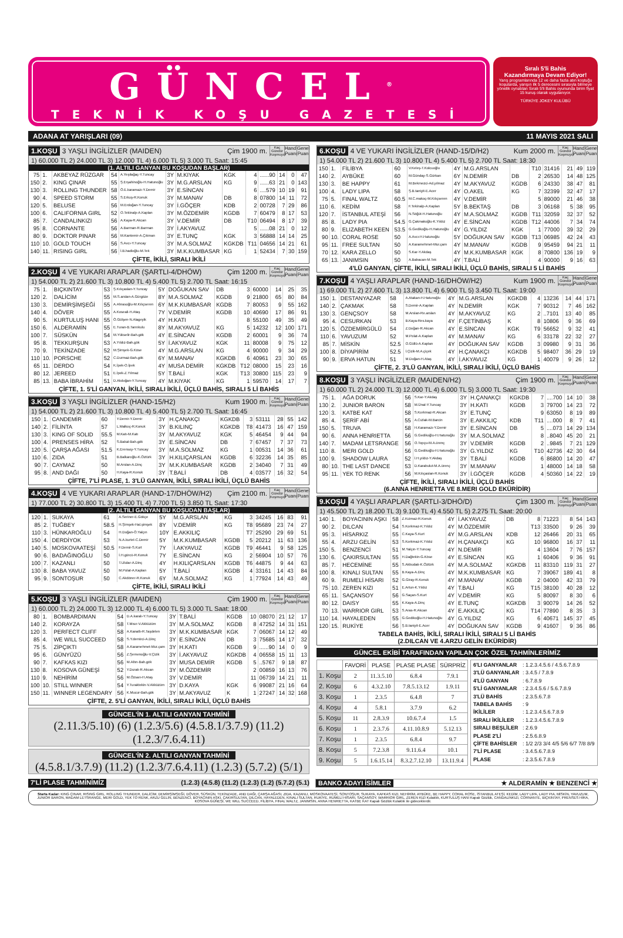GÜNCEL<sup>®</sup>
TEKNİK KOŞU GAZETESİ
Sıralı 5'li Bahis
Kazandırmaya Devam Ediyor!
Yarış programlarında 12 ve daha fazla atın koştuğu koşularda, yarışın ilk 5 derecesini sırasıyla bilmeye yönelik oynatılan Sıralı 5'li Bahis oyununda birim fiyat 15 kuruş olarak uygulanıyor.
TÜRKİYE JOKEY KULÜBÜ
ADANA AT YARIŞLARI (09) 11 MAYIS 2021 SALI
1.KOŞU 3 YAŞLI İNGİLİZLER (MAIDEN) Çim 1900 m. Kaç Gündür Koşmuyor Hand. Puanı Genel Puan
1) 60.000 TL 2) 24.000 TL 3) 12.000 TL 4) 6.000 TL 5) 3.000 TL Saat: 15:45
(1. ALTILI GANYAN BU KOŞUDAN BAŞLAR)
| 75 | 1. | AKBEYAZ RÜZGAR | 54 | A.Yeşilağaç-Y.Tuncay | 3Y | M.KIYAK | KGK | 4 | ......90 | 14 | 0 | 47 |
| 150 | 2. | KING ÇINAR | 55 | Ş.Erşahinoğlu-H.Hatunoğlu | 3Y | M.G.ARSLAN | KG | 9 | ......63 | 21 | 0 | 143 |
| 130 | 3. | ROLLING THUNDER | 58 | Ö.E.karamazı-Y.Demir | 3Y | E.SİNCAN | | 6 | ....579 | 10 | 19 | 91 |
| 90 | 4. | SPEED STORM | 55 | S.Erkuş-R.Konuk | 3Y | M.MANAV | DB | 8 | 07800 | 14 | 11 | 72 |
| 120 | 5. | BELUSE | 56 | M.Erdoğan-Y.Tuncay | 3Y | İ.GÖÇER | KDB | 2 | 00728 | 7 | 29 | 86 |
| 100 | 6. | CALIFORNIA GIRL | 52 | O.Tekinalp-A.Kaplan | 3Y | M.ÖZDEMİR | KGDB | 7 | 60479 | 8 | 17 | 53 |
| 85 | 7. | CANDALINKIZI | 56 | A.Kaya-R.Akcan | 3Y | V.DEMİR | DB | T10 | 06494 | 8 | 17 | 39 |
| 95 | 8. | CORNANTE | 56 | A.Barman-R.Barman | 3Y | İ.AKYAVUZ | | 5 | ......08 | 21 | 0 | 12 |
| 80 | 9. | DOKTOR PINAR | 56 | M.Kantemir-A.Çıkman | 3Y | E.TUNÇ | KGK | 3 | 56888 | 14 | 14 | 25 |
| 110 | 10. | GOLD TOUCH | 56 | S.Avcı-Y.Tuncay | 3Y | M.A.SOLMAZ | KGKDB | T11 | 04656 | 14 | 21 | 61 |
| 140 | 11. | RISING GIRL | 56 | İ.B.hadioğlu-M.Tek | 3Y | M.K.KUMBASAR | KG | 1 | 52434 | 7 | 30 | 159 |
ÇİFTE, İKİLİ, SIRALI İKİLİ
2.KOŞU 4 VE YUKARI ARAPLAR (ŞARTLI-4/DHÖW) Çim 1200 m. Kaç Gündür Koşmuyor Hand. Puanı Genel Puan
1) 54.000 TL 2) 21.600 TL 3) 10.800 TL 4) 5.400 TL 5) 2.700 TL Saat: 16:15
| 75 | 1. | BIÇKINTAY | 53 | Ş.Kılıçaslan-Y.Tuncay | 5Y | DOĞUKAN SAV | DB | 3 | 60000 | 14 | 25 | 35 |
| 120 | 2. | DALİCİM | 55 | M.S.arslan-A.Gürgöze | 8Y | M.A.SOLMAZ | KGDB | 9 | 21800 | 65 | 80 | 84 |
| 130 | 3. | DEMİRŞİMŞEĞİ | 55 | A.Ahrasoğlu-M.Kılıçseren | 6Y | M.K.KUMBASAR | KGDB | 7 | 80053 | 9 | 55 | 162 |
| 140 | 4. | DÖVER | 55 | A.Koseali-H.Ataş | 7Y | V.DEMİR | KGDB | 10 | 40690 | 17 | 86 | 91 |
| 90 | 5. | KURTULUŞ HANI | 55 | Ö.Gülşen-N.Alageyik | 4Y | H.KATI | | 8 | 55100 | 49 | 35 | 49 |
| 150 | 6. | ALDERAMİN | 55 | E.Turan-B.Tanrıkulu | 8Y | M.AKYAVUZ | KG | 5 | 14232 | 12 | 100 | 171 |
| 100 | 7. | SÜSKÜN | 54 | M.Yükselir-Bah.gök | 4Y | E.SİNCAN | KGDB | 2 | 60001 | 9 | 36 | 74 |
| 95 | 8. | TEKKURŞUN | 53 | A.Yıldız-Bah.gök | 5Y | İ.AKYAVUZ | KGK | 11 | 80008 | 9 | 75 | 12 |
| 70 | 9. | TEKİNZADE | 52 | M.Şimşek-G.Köse | 4Y | M.G.ARSLAN | KG | 4 | 90000 | 9 | 34 | 29 |
| 110 | 10. | PORSCHE | 52 | C.Durmaz-Bah.gök | 6Y | M.MANAV | KGKDB | 6 | 40961 | 23 | 30 | 65 |
| 65 | 11. | DERDO | 54 | K.İpek-O.İpek | 4Y | MUSA DEMİR | KGKDB | T12 | 08000 | 15 | 23 | 16 |
| 80 | 12. | JEREED | 51 | E.İpek-Z.Yılmaz | 5Y | T.BALİ | KGK | T13 | 30800 | 115 | 23 | 9 |
| 85 | 13. | BABA İBRAHİM | 51 | D.Akdoğan-Y.Tuncay | 4Y | M.KIYAK | KG | 1 | 59570 | 14 | 17 | 7 |
ÇİFTE, 1. 5'Lİ GANYAN, İKİLİ, SIRALI İKİLİ, ÜÇLÜ BAHİS, SIRALI 5 Lİ BAHİS
3.KOŞU 3 YAŞLI İNGİLİZLER (HAND-15/H2) Kum 1900 m. Kaç Gündür Koşmuyor Hand. Puanı Genel Puan
1) 54.000 TL 2) 21.600 TL 3) 10.800 TL 4) 5.400 TL 5) 2.700 TL Saat: 16:45
| 150 | 1. | CANDEMİR | 60 | Y.Demir-Y.Demir | 3Y | H.ÇANAKÇI | KGKDB | 3 | 53111 | 28 | 55 | 142 |
| 140 | 2. | FİLİNTA | 57 | L.Malkoç-R.Konuk | 3Y | B.KILINÇ | KGKDB | T8 | 41473 | 16 | 47 | 159 |
| 130 | 3. | KING OF SOLID | 55.5 | M.Katı-M.Katı | 3Y | M.AKYAVUZ | KGK | 5 | 46454 | 9 | 44 | 94 |
| 100 | 4. | PRENSES HİRA | 52 | S.Bakal-Bah.gök | 3Y | E.SİNCAN | DB | 7 | 67457 | 7 | 37 | 73 |
| 120 | 5. | ÇARŞA AĞASI | 51.5 | K.Erensoy-Y.Tuncay | 3Y | M.A.SOLMAZ | KG | 1 | 00531 | 14 | 36 | 61 |
| 110 | 6. | ZIDA | 51 | B.Balkaroğlu-K.Öztürk | 3Y | H.KILIÇARSLAN | KGDB | 6 | 32236 | 14 | 35 | 85 |
| 90 | 7. | CAYMAZ | 50 | M.Arslan-A.Dinç | 3Y | M.K.KUMBASAR | KGDB | 2 | 34040 | 7 | 31 | 49 |
| 95 | 8. | AND DAĞI | 50 | H.Kaya-R.Konuk | 3Y | T.BALİ | DB | 4 | 03577 | 16 | 32 | 54 |
ÇİFTE, 7'Lİ PLASE, 1. 3'LÜ GANYAN, İKİLİ, SIRALI İKİLİ, ÜÇLÜ BAHİS
4.KOŞU 4 VE YUKARI ARAPLAR (HAND-17/DHÖW/H2) Çim 2100 m. Kaç Gündür Koşmuyor Hand. Puanı Genel Puan
1) 77.000 TL 2) 30.800 TL 3) 15.400 TL 4) 7.700 TL 5) 3.850 TL Saat: 17:30
(2. ALTILI GANYAN BU KOŞUDAN BAŞLAR)
| 120 | 1. | SUKAYA | 61 | A.Seriner-E.Gökçe | 5Y | M.G.ARSLAN | KG | 3 | 34245 | 16 | 83 | 91 |
| 85 | 2. | TUĞBEY | 58.5 | H.Şimşek-Hal.şimşek | 8Y | V.DEMİR | KG | T8 | 95689 | 23 | 74 | 27 |
| 110 | 3. | HÜNKAROĞLU | 54 | H.Doğan-Ö.Yalçın | 10Y | E.AKKILIÇ | | T7 | 25290 | 29 | 69 | 51 |
| 150 | 4. | DERDİYOK | 53 | N.A.kurtel-C.Demir | 5Y | M.K.KUMBASAR | KGDB | 5 | 20212 | 11 | 63 | 136 |
| 140 | 5. | MOSKOVAATEŞİ | 50.5 | F.Demir-S.Kurt | 7Y | İ.AKYAVUZ | KGDB | T9 | 46441 | 9 | 58 | 125 |
| 90 | 6. | BADAĞINOĞLU | 50 | İ.H.gürcü-R.Konuk | 7Y | E.SİNCAN | KG | 2 | 56904 | 10 | 57 | 76 |
| 100 | 7. | KAZANLI | 50 | T.Ulular-A.Dinç | 4Y | H.KILIÇARSLAN | KGDB | T6 | 44875 | 9 | 44 | 63 |
| 130 | 8. | BABA YAVUZ | 50 | M.Polat-A.Kaplan | 5Y | T.BALİ | KGDB | 4 | 33161 | 14 | 43 | 84 |
| 95 | 9. | SONTOŞUR | 50 | C.Akdöner-R.Konuk | 6Y | M.A.SOLMAZ | KG | 1 | 77924 | 14 | 43 | 49 |
ÇİFTE, İKİLİ, SIRALI İKİLİ
5.KOŞU 3 YAŞLI İNGİLİZLER (MAIDEN) Çim 1900 m. Kaç Gündür Koşmuyor Hand. Puanı Genel Puan
1) 60.000 TL 2) 24.000 TL 3) 12.000 TL 4) 6.000 TL 5) 3.000 TL Saat: 18:00
| 80 | 1. | BOMBARDIMAN | 54 | D.A.karalı-Y.Tuncay | 3Y | T.BALİ | KGDB | 10 | 08070 | 21 | 12 | 17 |
| 140 | 2. | KORAYZA | 58 | T.Mısır-V.Akküzüm | 3Y | M.A.SOLMAZ | KGDB | 8 | 47252 | 14 | 31 | 151 |
| 120 | 3. | PERFECT CLIFF | 58 | A.Kanatlı-R.Taşdelen | 3Y | M.K.KUMBASAR | KGK | 7 | 06067 | 14 | 12 | 49 |
| 85 | 4. | WE WILL SUCCEED | 58 | S.Y.demirci-A.Dinç | 3Y | E.SİNCAN | DB | 3 | 75685 | 14 | 17 | 32 |
| 75 | 5. | ZİPÇIKTI | 58 | A.Karamehmet-Mur.çam | 3Y | H.KATI | KGDB | 9 | ......90 | 14 | 0 | 9 |
| 95 | 6. | GÜNYÜZÜ | 56 | Z.Şemenoğlu-V.Çizik | 3Y | İ.AKYAVUZ | KGKDB | 4 | 06558 | 15 | 11 | 13 |
| 90 | 7. | KAFKAS KIZI | 56 | M.Altın-Bah.gök | 3Y | MUSA DEMİR | KGDB | 5 | ..5767 | 9 | 18 | 87 |
| 130 | 8. | KOSOVA GÜNEŞİ | 52 | Y.Durak-R.Akcan | 3Y | M.ÖZDEMİR | | 2 | 00859 | 16 | 13 | 76 |
| 110 | 9. | NEHİRİM | 56 | M.Özsarı-H.Ataş | 3Y | V.DEMİR | | 11 | 06739 | 14 | 21 | 11 |
| 100 | 10. | STILL WINNER | 54 | Y.Turaktekin-V.Akküzüm | 3Y | D.KAYA | KGK | 6 | 99087 | 21 | 16 | 64 |
| 150 | 11. | WINNER LEGENDARY | 56 | K.Mucur-Bah.gök | 3Y | M.AKYAVUZ | K | 1 | 27247 | 14 | 32 | 168 |
ÇİFTE, 2. 5'Lİ GANYAN, İKİLİ, SIRALI İKİLİ, ÜÇLÜ BAHİS
GÜNCEL'İN 1. ALTILI GANYAN TAHMİNİ
(2.11.3/5.10) (6) (1.2.3/5.6) (4.5.8.1/3.7.9) (11.2) (1.2.3/7.6.4.11)
GÜNCEL'İN 2. ALTILI GANYAN TAHMİNİ
(4.5.8.1/3.7.9) (11.2) (1.2.3/7.6.4.11) (1.2.3) (5.7.2) (5/1)
6.KOŞU 4 VE YUKARI İNGİLİZLER (HAND-15/D/H2) Kum 2000 m. Kaç Gündür Koşmuyor Hand. Puanı Genel Puan
1) 54.000 TL 2) 21.600 TL 3) 10.800 TL 4) 5.400 TL 5) 2.700 TL Saat: 18:30
| 150 | 1. | FİLİBYA | 60 | V.Keleş-T.Kolcuoğlu | 4Y | M.G.ARSLAN | | T10 | 31416 | 21 | 49 | 119 |
| 140 | 2. | AYBÜKE | 60 | M.Günday-S.Gürkan | 6Y | N.DEMİR | DB | 2 | 26530 | 14 | 48 | 125 |
| 130 | 3. | BE HAPPY | 61 | M.Bekmezci-Ad.yılmaz | 4Y | M.AKYAVUZ | KGDB | 6 | 24330 | 38 | 47 | 81 |
| 100 | 4. | LADY LIPA | 58 | Ş.B.taniyit-E.Acer | 4Y | O.AKEL | KG | 7 | 32399 | 32 | 47 | 17 |
| 75 | 5. | FINAL WALTZ | 60.5 | M.C.makoç-M.Kılıçseren | 4Y | V.DEMİR | | 5 | 89000 | 21 | 46 | 38 |
| 110 | 6. | KEDİM | 58 | F.Tekinalp-A.Kaplan | 5Y | B.BEKTAŞ | DB | 3 | 06168 | 5 | 38 | 95 |
| 120 | 7. | İSTANBUL ATEŞİ | 56 | N.Söğüt-H.Hatunoğlu | 4Y | M.A.SOLMAZ | KGDB | T11 | 32059 | 32 | 37 | 52 |
| 85 | 8. | LADY PIA | 54.5 | G.Çakmakoğlu-K.Yıldız | 4Y | E.SİNCAN | KGDB | T12 | 44006 | 7 | 34 | 74 |
| 80 | 9. | ELIZABETH KEEN | 53.5 | G.Gedikoğlu-H.Hatunoğlu | 4Y | G.YILDIZ | KGK | 1 | 77000 | 39 | 32 | 29 |
| 90 | 10. | CORAL ROSE | 50 | A.Avcı-H.Hatunoğlu | 5Y | DOĞUKAN SAV | KGDB | T13 | 06985 | 42 | 24 | 43 |
| 95 | 11. | FREE SULTAN | 50 | A.Karamehmet-Mur.çam | 4Y | M.MANAV | KGDB | 9 | 95459 | 94 | 21 | 11 |
| 70 | 12. | KARA ZELLO | 50 | S.Kar-Y.Akdaş | 4Y | M.K.KUMBASAR | KGK | 8 | 70800 | 136 | 19 | 9 |
| 65 | 13. | JANIMSIN | 50 | A.Babacan-M.Tek | 4Y | T.BALİ | | 4 | 90000 | 9 | 16 | 63 |
4'LÜ GANYAN, ÇİFTE, İKİLİ, SIRALI İKİLİ, ÜÇLÜ BAHİS, SIRALI 5 Lİ BAHİS
7.KOŞU 4 YAŞLI ARAPLAR (HAND-16/DHÖW/H2) Kum 1900 m. Kaç Gündür Koşmuyor Hand. Puanı Genel Puan
1) 69.000 TL 2) 27.600 TL 3) 13.800 TL 4) 6.900 TL 5) 3.450 TL Saat: 19:00
| 150 | 1. | DESTANYAZAR | 58 | A.Atakan-H.Hatunoğlu | 4Y | M.G.ARSLAN | KGKDB | 4 | 13236 | 14 | 44 | 171 |
| 140 | 2. | ÇAKMAK | 58 | S.Demir-A.Kaplan | 4Y | N.DEMİR | KGK | 7 | 90312 | 7 | 46 | 162 |
| 130 | 3. | GENÇSOY | 58 | M.Arslan-Re.arslan | 4Y | M.AKYAVUZ | KG | 2 | ..7101 | 13 | 40 | 85 |
| 95 | 4. | CESURKAN | 53 | B.Kaya-Res.kaya | 4Y | F.ÇETİNBAŞ | K | 8 | 10806 | 9 | 36 | 69 |
| 120 | 5. | ÖZDEMİRGÜLÜ | 54 | Z.Doğan-R.Akcan | 4Y | E.SİNCAN | KGK | T9 | 56652 | 9 | 32 | 41 |
| 110 | 6. | YAVUZUM | 52 | M.Polat-A.Kaplan | 4Y | M.MANAV | KG | 6 | 33178 | 22 | 32 | 27 |
| 85 | 7. | MİSKİN | 52.5 | O.Güllü-A.Kaplan | 4Y | DOĞUKAN SAV | KGDB | 3 | 09980 | 9 | 31 | 36 |
| 100 | 8. | DİYAPİRİM | 52.5 | İ.Çizik-M.A.çiçek | 4Y | H.ÇANAKÇI | KGKDB | 5 | 98407 | 36 | 29 | 19 |
| 90 | 9. | ERVA HATUN | 51 | M.Doğan-H.Ataş | 4Y | İ.AKYAVUZ | KG | 1 | 40079 | 9 | 26 | 12 |
ÇİFTE, 2. 3'LÜ GANYAN, İKİLİ, SIRALI İKİLİ, ÜÇLÜ BAHİS
8.KOŞU 3 YAŞLI İNGİLİZLER (MAIDEN/H2) Çim 1900 m. Kaç Gündür Koşmuyor Hand. Puanı Genel Puan
1) 60.000 TL 2) 24.000 TL 3) 12.000 TL 4) 6.000 TL 5) 3.000 TL Saat: 19:30
| 75 | 1. | AĞA DORUK | 56 | S.Kar-Y.Akdaş | 3Y | H.ÇANAKÇI | KGKDB | 7 | ....700 | 14 | 10 | 38 |
| 130 | 2. | JUNIOR BARON | 58 | M.Ünal-Y.Tuncay | 3Y | H.KATI | KGDB | 3 | 79700 | 14 | 23 | 72 |
| 120 | 3. | KATBE KAT | 58 | S.Korkmaz-R.Akcan | 3Y | E.TUNÇ | | 9 | 63050 | 8 | 19 | 89 |
| 85 | 4. | ŞERİF ABİ | 55 | A.Cızlak-M.Barcin | 3Y | E.AKKILIÇ | KDB | T11 | ....000 | 8 | 7 | 41 |
| 150 | 5. | TRUVA | 58 | H.Karamazı-Y.Demir | 3Y | E.SİNCAN | DB | 5 | ....073 | 14 | 29 | 134 |
| 90 | 6. | ANNA HENRIETTA | 56 | G.Gedikoğlu-H.Hatunoğlu | 3Y | M.A.SOLMAZ | | 8 | ..8040 | 45 | 20 | 21 |
| 140 | 7. | MADAM LETSRANGE | 56 | O.Topçu-M.A.ürenç | 3Y | V.DEMİR | KGDB | 2 | ..9845 | 7 | 21 | 129 |
| 110 | 8. | MERI GOLD | 56 | G.Gedikoğlu-H.Hatunoğlu | 3Y | G.YILDIZ | KG | T10 | 42736 | 42 | 30 | 64 |
| 100 | 9. | SHADOW LAURA | 52 | İ.H.yıldız-Y.Akdaş | 3Y | T.BALİ | KGDB | 6 | 86800 | 14 | 20 | 47 |
| 80 | 10. | THE LAST DANCE | 53 | D.Karabulut-M.A.ürenç | 3Y | M.MANAV | | 1 | 48000 | 14 | 18 | 58 |
| 95 | 11. | YEK TO RENK | 56 | M.Kılıçaslan-R.Konuk | 3Y | İ.GÖÇER | KGDB | 4 | 50360 | 14 | 22 | 19 |
ÇİFTE, İKİLİ, SIRALI İKİLİ, ÜÇLÜ BAHİS
(6.ANNA HENRIETTA VE 8.MERI GOLD EKÜRİDİR)
9.KOŞU 4 YAŞLI ARAPLAR (ŞARTLI-3/DHÖ/D) Çim 1300 m. Kaç Gündür Koşmuyor Hand. Puanı Genel Puan
1) 45.500 TL 2) 18.200 TL 3) 9.100 TL 4) 4.550 TL 5) 2.275 TL Saat: 20:00
| 140 | 1. | BOYACININ AŞKI | 58 | Z.Kızmaz-R.Konuk | 4Y | İ.AKYAVUZ | DB | 8 | 71223 | 8 | 54 | 143 |
| 90 | 2. | DILCAN | 54 | S.Korkmaz-K.Yıldız | 4Y | M.ÖZDEMİR | | T13 | 33500 | 9 | 26 | 39 |
| 95 | 3. | HİSARKIZ | 55 | C.Kaya-S.Kurt | 4Y | M.G.ARSLAN | KDB | 12 | 26466 | 20 | 31 | 65 |
| 55 | 4. | ARZU GELİN | 53 | S.Korkmaz-K.Yıldız | 4Y | H.ÇANAKÇI | KG | 10 | 96800 | 16 | 37 | 11 |
| 150 | 5. | BENZENCİ | 51 | M.Yalçın-Y.Tuncay | 4Y | N.DEMİR | | 4 | 13604 | 7 | 76 | 157 |
| 130 | 6. | ÇAKIRSULTAN | 55 | H.Dağtekin-G.Köse | 4Y | E.SİNCAN | KG | 1 | 60406 | 9 | 36 | 91 |
| 85 | 7. | HECEMİNE | 55 | S.Akbudak-K.Öztürk | 4Y | M.A.SOLMAZ | KGKDB | 11 | 83310 | 119 | 31 | 27 |
| 100 | 8. | KINALI SULTAN | 55 | B.Kaya-A.Dinç | 4Y | M.K.KUMBASAR | KG | 7 | 39067 | 189 | 41 | 8 |
| 60 | 9. | RUMELİ HİSARI | 52 | G.Giray-R.Konuk | 4Y | M.MANAV | KGDB | 2 | 04000 | 42 | 33 | 79 |
| 75 | 10. | ZEREN KIZI | 51 | E.Artun-K.Yıldız | 4Y | T.BALİ | KG | T15 | 38100 | 40 | 28 | 12 |
| 65 | 11. | SAÇANSOY | 56 | G.Saçan-S.Kurt | 4Y | V.DEMİR | KG | 5 | 80097 | 8 | 30 | 6 |
| 80 | 12. | DAISY | 55 | K.Kaya-A.Dinç | 4Y | E.TUNÇ | KGKDB | 3 | 90079 | 14 | 26 | 52 |
| 70 | 13. | WARRIOR GIRL | 53 | S.Aras-R.Akcan | 4Y | E.AKKILIÇ | KG | T14 | 77890 | 8 | 35 | 3 |
| 110 | 14. | HAYALEDEN | 55 | G.Gedikoğlu-H.Hatunoğlu | 4Y | G.YILDIZ | KG | 6 | 40671 | 145 | 37 | 45 |
| 120 | 15. | RUKİYE | 56 | Ş.B.taniyit-E.Acer | 4Y | DOĞUKAN SAV | KGDB | 9 | 41607 | 9 | 36 | 86 |
TABELA BAHİS, İKİLİ, SIRALI İKİLİ, SIRALI 5 Lİ BAHİS
(2.DILCAN VE 4.ARZU GELİN EKÜRİDİR)
GÜNCEL EKİBİ TARAFINDAN YAPILAN ÇOK ÖZEL TAHMİNLERİMİZ
| | FAVORİ | PLASE | PLASE PLASE | SÜRPRİZ |
| --- | --- | --- | --- | --- |
| 1. Koşu | 2 | 11.3.5.10 | 6.8.4 | 7.9.1 |
| 2. Koşu | 6 | 4.3.2.10 | 7.8.5.13.12 | 1.9.11 |
| 3. Koşu | 1 | 2.3.5 | 6.4.8 | 7 |
| 4. Koşu | 4 | 5.8.1 | 3.7.9 | 6.2 |
| 5. Koşu | 11 | 2.8.3.9 | 10.6.7.4 | 1.5 |
| 6. Koşu | 1 | 2.3.7.6 | 4.11.10.8.9 | 5.12.13 |
| 7. Koşu | 1 | 2.3.5 | 6.8.4 | 9.7 |
| 8. Koşu | 5 | 7.2.3.8 | 9.11.6.4 | 10.1 |
| 9. Koşu | 5 | 1.6.15.14 | 8.3.2.7.12.10 | 13.11.9.4 |
6'LI GANYANLAR: 1.2.3.4.5.6 / 4.5.6.7.8.9
3'LÜ GANYANLAR: 3.4.5 / 7.8.9
4'LÜ GANYAN: 6.7.8.9
5'Lİ GANYANLAR: 2.3.4.5.6 / 5.6.7.8.9
3'LÜ BAHİS: 2.3.5.6.7.8
TABELA BAHİS: 9
İKİLİLER: 1.2.3.4.5.6.7.8.9
SIRALI İKİLİLER: 1.2.3.4.5.6.7.8.9
SIRALI BEŞLİLER: 2.6.9
PLASE 2'Lİ: 2.5.6.8.9
ÇİFTE BAHİSLER: 1/2 2/3 3/4 4/5 5/6 6/7 7/8 8/9
7'Lİ PLASE: 3.4.5.6.7.8.9
PLASE: 2.3.5.6.7.8.9
7'Lİ PLASE TAHMİNİMİZ (1.2.3) (4.5.8) (11.2) (1.2.3) (1.2) (5.7.2) (5.1) BANKO ADAYI İSİMLER ★ ALDERAMİN ★ BENZENCİ ★
Starta Kadar: KING ÇINAR, RISING GIRL, ROLLING THUNDER, DALİCİM, DEMİRŞİMŞEĞİ, DÖVER, SÜSKÜN, TEKİNZADE, AND DAĞI, ÇARŞA AĞASI, ZIDA, KAZANLI, MOSKOVAATEŞİ, SONTOŞUR, SUKAYA, KAFKAS KIZI, NEHİRİM, AYBÜKE, BE HAPPY, CORAL ROSE, İSTANBUL ATEŞİ, KEDİM, LADY LIPA, LADY PIA, MİSKİN, YAVUZUM, JUNIOR BARON, MADAM LETSRANGE, MERI GOLD, YEK TO RENK, ARZU GELİN, BENZENCİ, BOYACININ AŞKI, ÇAKIRSULTAN, DILCAN, HAYALEDEN, KINALI SULTAN, RUKİYE, RUMELİ HİSARI, SAÇANSOY, WARRIOR GIRL, ZEREN KIZI Kulaklık, KURTULUŞ HANI Kapalı Gözlük, CANDALINKIZI, CORNANTE, BIÇKINTAY, PRENSES HİRA, KOSOVA GÜNEŞİ, WE WILL SUCCEED, FİLİBYA, FINAL WALTZ, JANIMSIN, ANNA HENRIETTA, KATBE KAT Kapalı Gözlük Kulaklık ile gideceklerdir.